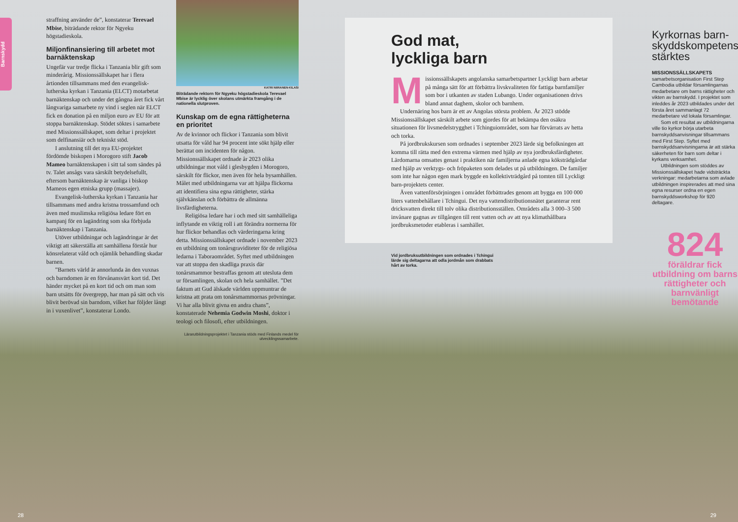Barnskydd
straffning använder de”, konstaterar Terevael Mbise, biträdande rektor för Ngyeku högstadieskola.
Miljonfinansiering till arbetet mot barnäktenskap
Ungefär var tredje flicka i Tanzania blir gift som minderårig. Missionssällskapet har i flera årtionden tillsammans med den evangelisk-lutherska kyrkan i Tanzania (ELCT) motarbetat barnäktenskap och under det gångna året fick vårt långvariga samarbete ny vind i seglen när ELCT fick en donation på en miljon euro av EU för att stoppa barnäktenskap. Stödet söktes i samarbete med Missionssällskapet, som deltar i projektet som delfinansiär och tekniskt stöd.
I anslutning till det nya EU-projektet fördömde biskopen i Morogoro stift Jacob Mameo barnäktenskapen i sitt tal som sändes på tv. Talet ansågs vara särskilt betydelsefullt, eftersom barnäktenskap är vanliga i biskop Mameos egen etniska grupp (massajer).
Evangelisk-lutherska kyrkan i Tanzania har tillsammans med andra kristna trossamfund och även med muslimska religiösa ledare fört en kampanj för en lagändring som ska förbjuda barnäktenskap i Tanzania.
Utöver utbildningar och lagändringar är det viktigt att säkerställa att samhällena förstår hur könsrelaterat våld och ojämlik behandling skadar barnen.
”Barnets värld är annorlunda än den vuxnas och barndomen är en förvånansvärt kort tid. Det händer mycket på en kort tid och om man som barn utsätts för övergrepp, har man på sätt och vis blivit berövad sin barndom, vilket har följder långt in i vuxenlivet”, konstaterar Londo.
KATRI NIIRANEN-KILASI
Biträdande rektorn för Ngyeku högstadieskola Terevael Mbise är lycklig över skolans utmärkta framgång i de nationella slutproven.
Kunskap om de egna rättigheterna en prioritet
Av de kvinnor och flickor i Tanzania som blivit utsatta för våld har 94 procent inte sökt hjälp eller berättat om incidenten för någon. Missionssällskapet ordnade år 2023 olika utbildningar mot våld i glesbygden i Morogoro, särskilt för flickor, men även för hela bysamhällen. Målet med utbildningarna var att hjälpa flickorna att identifiera sina egna rättigheter, stärka självkänslan och förbättra de allmänna livsfärdigheterna.
Religiösa ledare har i och med sitt samhälleliga inflytande en viktig roll i att förändra normerna för hur flickor behandlas och värderingarna kring detta. Missionssällskapet ordnade i november 2023 en utbildning om tonårsgraviditeter för de religiösa ledarna i Taboraområdet. Syftet med utbildningen var att stoppa den skadliga praxis där tonårsmammor bestraffas genom att utesluta dem ur församlingen, skolan och hela samhället. ”Det faktum att Gud älskade världen uppmuntrar de kristna att prata om tonårsmammornas prövningar. Vi har alla blivit givna en andra chans”, konstaterade Nehemia Godwin Moshi, doktor i teologi och filosofi, efter utbildningen.
Lärarutbildningsprojektet i Tanzania stöds med Finlands medel för utvecklingssamarbete.
God mat,
lyckliga barn
Missionssällskapets angolanska samarbetspartner Lyckligt barn arbetar på många sätt för att förbättra livskvaliteten för fattiga barnfamiljer som bor i utkanten av staden Lubango. Under organisationen drivs bland annat daghem, skolor och barnhem.
Undernäring hos barn är ett av Angolas största problem. År 2023 stödde Missionssällskapet särskilt arbete som gjordes för att bekämpa den osäkra situationen för livsmedelstrygghet i Tchinguiområdet, som har förvärrats av hetta och torka.
På jordbrukskursen som ordnades i september 2023 lärde sig befolkningen att komma till rätta med den extrema värmen med hjälp av nya jordbruksfärdigheter. Lärdomarna omsattes genast i praktiken när familjerna anlade egna köksträdgårdar med hjälp av verktygs- och fröpaketen som delades ut på utbildningen. De familjer som inte har någon egen mark byggde en kollektivträdgård på tomten till Lyckligt barn-projektets center.
Även vattenförsörjningen i området förbättrades genom att bygga en 100 000 liters vattenbehållare i Tchingui. Det nya vattendistributionsnätet garanterar rent dricksvatten direkt till tolv olika distributionsställen. Områdets alla 3 000–3 500 invånare gagnas av tillgången till rent vatten och av att nya klimathållbara jordbruksmetoder etableras i samhället.
Vid jordbruksutbildningen som ordnades i Tchingui lärde sig deltagarna att odla jordmån som drabbats hårt av torka.
Kyrkornas barn-skyddskompetens stärktes
MISSIONSSÄLLSKAPETS samarbetsorganisation First Step Cambodia utbildar församlingarnas medarbetare om barns rättigheter och vikten av barnskydd. I projektet som inleddes år 2023 utbildades under det första året sammanlagt 72 medarbetare vid lokala församlingar.
Som ett resultat av utbildningarna ville tio kyrkor börja utarbeta barnskyddsanvisningar tillsammans med First Step. Syftet med barnskyddsanvisningarna är att stärka säkerheten för barn som deltar i kyrkans verksamhet.
Utbildningen som stöddes av Missionssällskapet hade vidsträckta verkningar: medarbetarna som avlade utbildningen inspirerades att med sina egna resurser ordna en egen barnskyddsworkshop för 920 deltagare.
824
föräldrar fick utbildning om barns rättigheter och barnvänligt bemötande
28 29